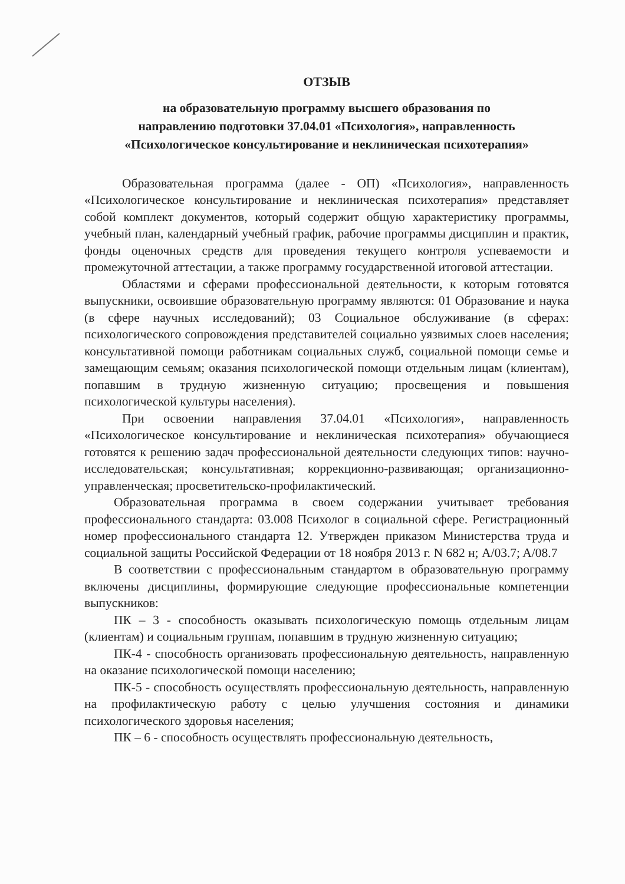ОТЗЫВ
на образовательную программу высшего образования по
направлению подготовки 37.04.01 «Психология», направленность
«Психологическое консультирование и неклиническая психотерапия»
Образовательная программа (далее - ОП) «Психология», направленность «Психологическое консультирование и неклиническая психотерапия» представляет собой комплект документов, который содержит общую характеристику программы, учебный план, календарный учебный график, рабочие программы дисциплин и практик, фонды оценочных средств для проведения текущего контроля успеваемости и промежуточной аттестации, а также программу государственной итоговой аттестации.
Областями и сферами профессиональной деятельности, к которым готовятся выпускники, освоившие образовательную программу являются: 01 Образование и наука (в сфере научных исследований); 03 Социальное обслуживание (в сферах: психологического сопровождения представителей социально уязвимых слоев населения; консультативной помощи работникам социальных служб, социальной помощи семье и замещающим семьям; оказания психологической помощи отдельным лицам (клиентам), попавшим в трудную жизненную ситуацию; просвещения и повышения психологической культуры населения).
При освоении направления 37.04.01 «Психология», направленность «Психологическое консультирование и неклиническая психотерапия» обучающиеся готовятся к решению задач профессиональной деятельности следующих типов: научно-исследовательская; консультативная; коррекционно-развивающая; организационно-управленческая; просветительско-профилактический.
Образовательная программа в своем содержании учитывает требования профессионального стандарта: 03.008 Психолог в социальной сфере. Регистрационный номер профессионального стандарта 12. Утвержден приказом Министерства труда и социальной защиты Российской Федерации от 18 ноября 2013 г. N 682 н; A/03.7; A/08.7
В соответствии с профессиональным стандартом в образовательную программу включены дисциплины, формирующие следующие профессиональные компетенции выпускников:
ПК – 3 - способность оказывать психологическую помощь отдельным лицам (клиентам) и социальным группам, попавшим в трудную жизненную ситуацию;
ПК-4 - способность организовать профессиональную деятельность, направленную на оказание психологической помощи населению;
ПК-5 - способность осуществлять профессиональную деятельность, направленную на профилактическую работу с целью улучшения состояния и динамики психологического здоровья населения;
ПК – 6 - способность осуществлять профессиональную деятельность,